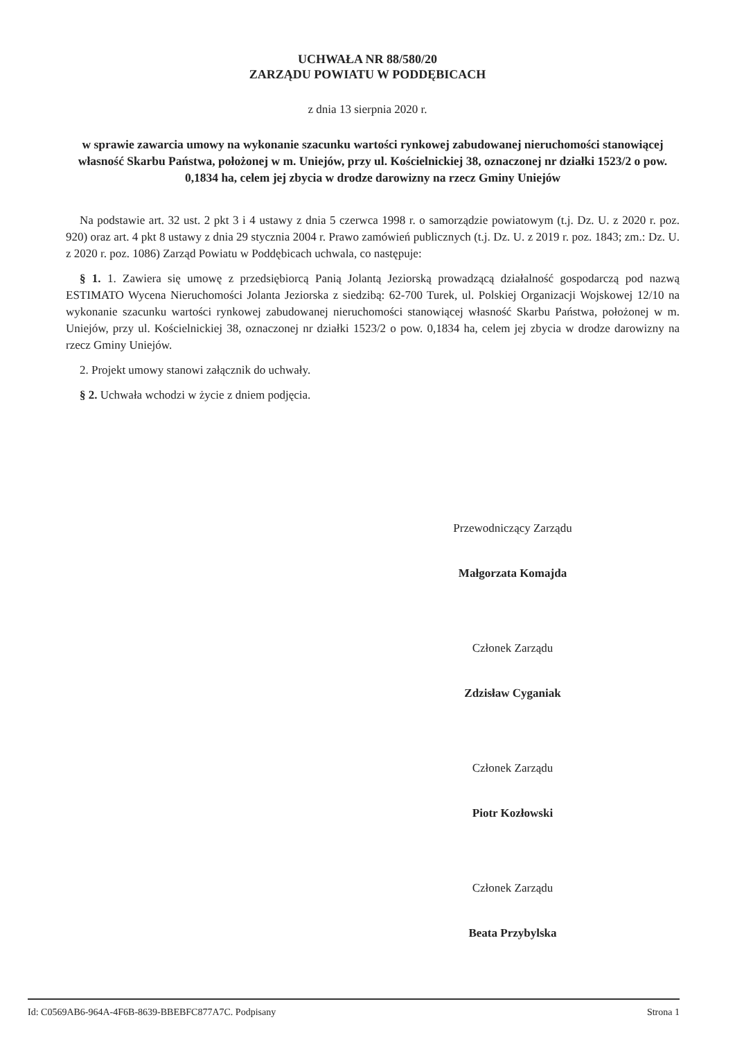UCHWAŁA NR 88/580/20
ZARZĄDU POWIATU W PODDĘBICACH
z dnia 13 sierpnia 2020 r.
w sprawie zawarcia umowy na wykonanie szacunku wartości rynkowej zabudowanej nieruchomości stanowiącej własność Skarbu Państwa, położonej w m. Uniejów, przy ul. Kościelnickiej 38, oznaczonej nr działki 1523/2 o pow. 0,1834 ha, celem jej zbycia w drodze darowizny na rzecz Gminy Uniejów
Na podstawie art. 32 ust. 2 pkt 3 i 4 ustawy z dnia 5 czerwca 1998 r. o samorządzie powiatowym (t.j. Dz. U. z 2020 r. poz. 920) oraz art. 4 pkt 8 ustawy z dnia 29 stycznia 2004 r. Prawo zamówień publicznych (t.j. Dz. U. z 2019 r. poz. 1843; zm.: Dz. U. z 2020 r. poz. 1086) Zarząd Powiatu w Poddębicach uchwala, co następuje:
§ 1. 1. Zawiera się umowę z przedsiębiorcą Panią Jolantą Jeziorską prowadzącą działalność gospodarczą pod nazwą ESTIMATO Wycena Nieruchomości Jolanta Jeziorska z siedzibą: 62-700 Turek, ul. Polskiej Organizacji Wojskowej 12/10 na wykonanie szacunku wartości rynkowej zabudowanej nieruchomości stanowiącej własność Skarbu Państwa, położonej w m. Uniejów, przy ul. Kościelnickiej 38, oznaczonej nr działki 1523/2 o pow. 0,1834 ha, celem jej zbycia w drodze darowizny na rzecz Gminy Uniejów.
2. Projekt umowy stanowi załącznik do uchwały.
§ 2. Uchwała wchodzi w życie z dniem podjęcia.
Przewodniczący Zarządu
Małgorzata Komajda
Członek Zarządu
Zdzisław Cyganiak
Członek Zarządu
Piotr Kozłowski
Członek Zarządu
Beata Przybylska
Id: C0569AB6-964A-4F6B-8639-BBEBFC877A7C. Podpisany Strona 1